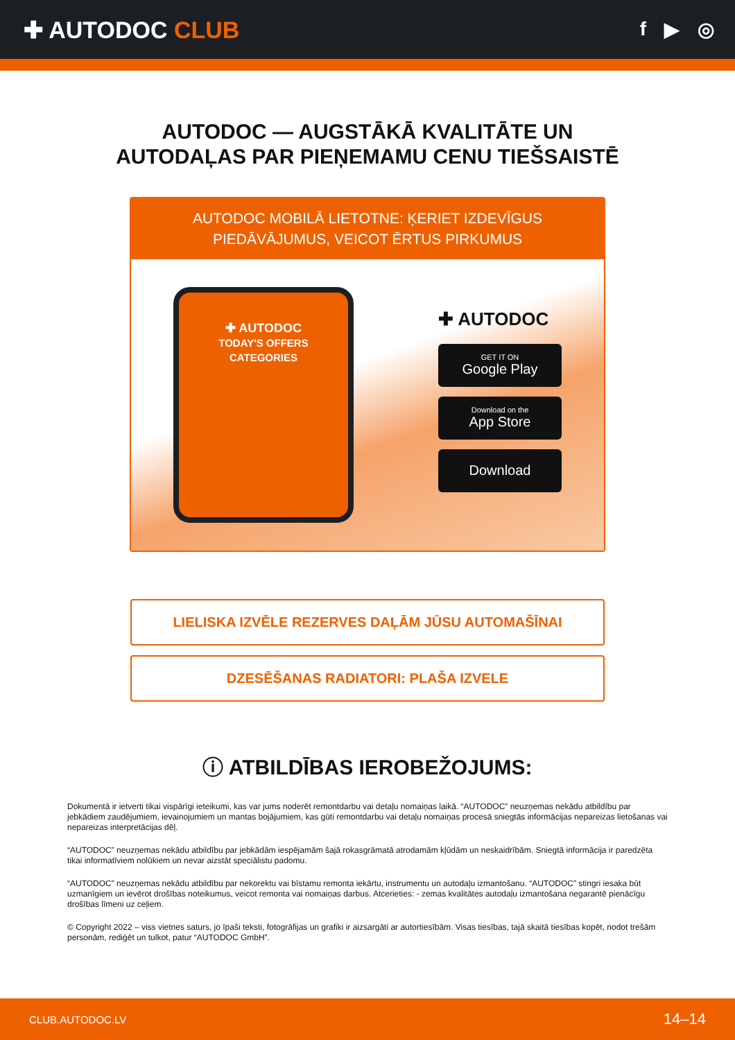✚ AUTODOC CLUB
f ▶ ◎
AUTODOC — AUGSTĀKĀ KVALITĀTE UN
AUTODAĻAS PAR PIEŅEMAMU CENU TIEŠSAISTĒ
AUTODOC MOBILĀ LIETOTNE: ĶERIET IZDEVĪGUS PIEDĀVĀJUMUS, VEICOT ĒRTUS PIRKUMUS
✚ AUTODOC
TODAY'S OFFERS
CATEGORIES
✚ AUTODOC
GET IT ON
Google Play
Download on the
App Store
Download
LIELISKA IZVĒLE REZERVES DAĻĀM JŪSU AUTOMAŠĪNAI
DZESĒŠANAS RADIATORI: PLAŠA IZVELE
ⓘ ATBILDĪBAS IEROBEŽOJUMS:
Dokumentā ir ietverti tikai vispārīgi ieteikumi, kas var jums noderēt remontdarbu vai detaļu nomaiņas laikā. “AUTODOC” neuzņemas nekādu atbildību par jebkādiem zaudējumiem, ievainojumiem un mantas bojājumiem, kas gūti remontdarbu vai detaļu nomaiņas procesā sniegtās informācijas nepareizas lietošanas vai nepareizas interpretācijas dēļ.
“AUTODOC” neuzņemas nekādu atbildību par jebkādām iespējamām šajā rokasgrāmatā atrodamām kļūdām un neskaidrībām. Sniegtā informācija ir paredzēta tikai informatīviem nolūkiem un nevar aizstāt speciālistu padomu.
“AUTODOC” neuzņemas nekādu atbildību par nekorektu vai bīstamu remonta iekārtu, instrumentu un autodaļu izmantošanu. “AUTODOC” stingri iesaka būt uzmanīgiem un ievērot drošības noteikumus, veicot remonta vai nomaiņas darbus. Atcerieties: - zemas kvalitātes autodaļu izmantošana negarantē pienācīgu drošības līmeni uz ceļiem.
© Copyright 2022 – viss vietnes saturs, jo īpaši teksti, fotogrāfijas un grafiki ir aizsargāti ar autortiesībām. Visas tiesības, tajā skaitā tiesības kopēt, nodot trešām personām, rediģēt un tulkot, patur “AUTODOC GmbH”.
CLUB.AUTODOC.LV 14–14